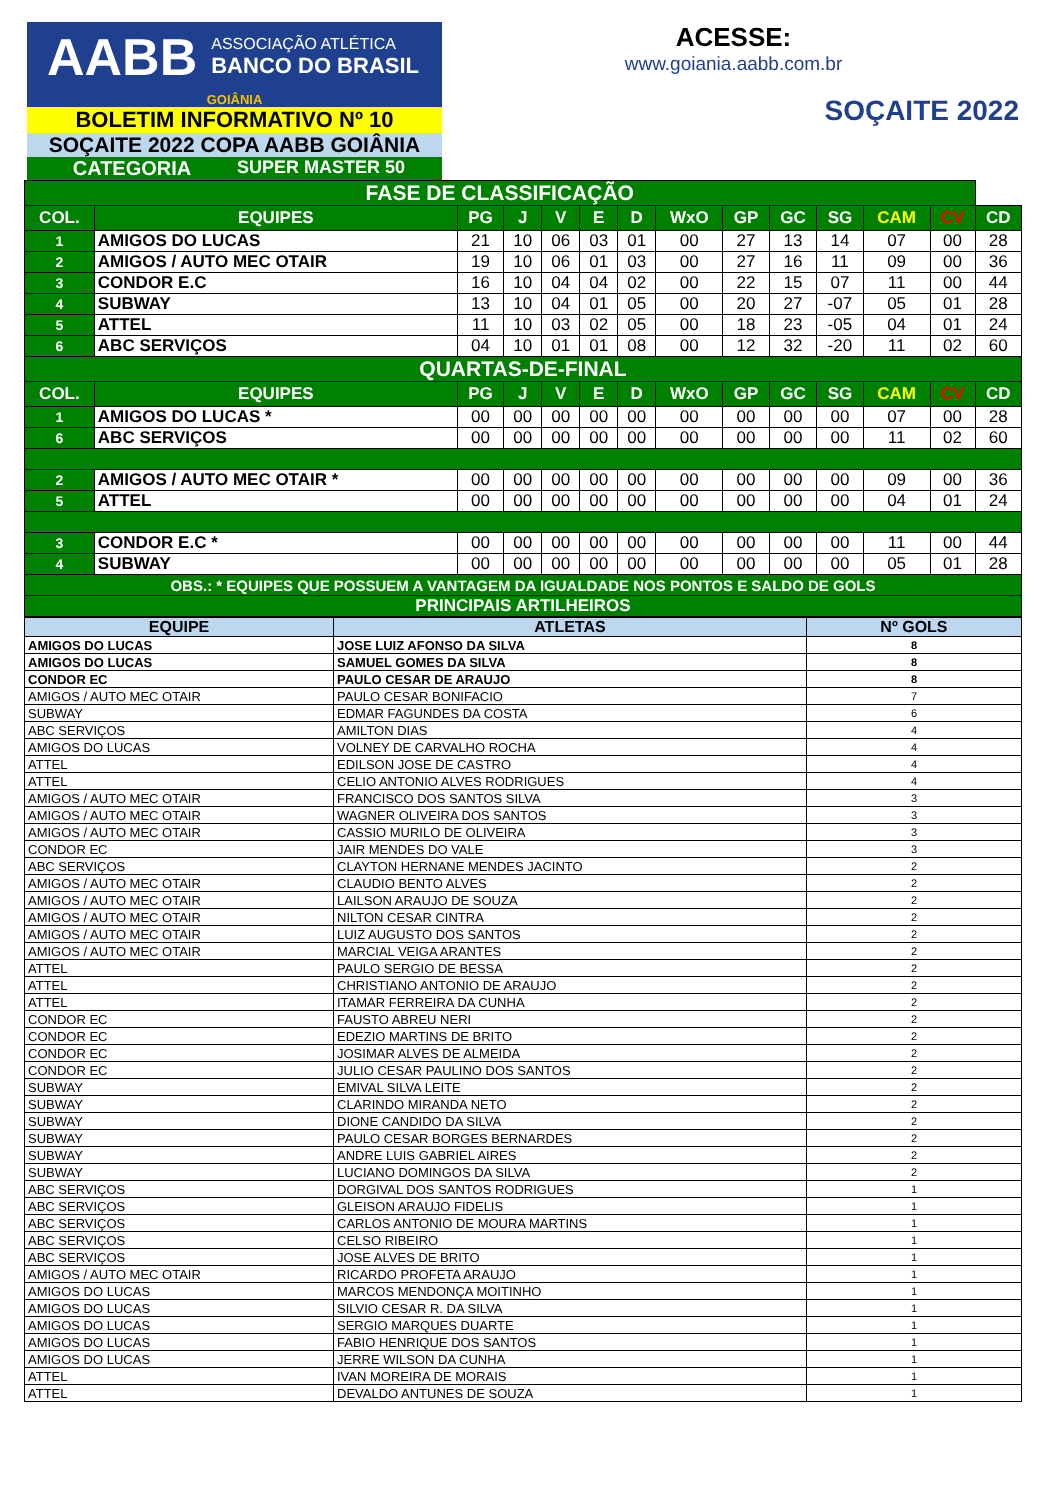| AABB ASSOCIAÇÃO ATLÉTICA BANCO DO BRASIL GOIÂNIA BOLETIM INFORMATIVO Nº 10 SOÇAITE 2022 COPA AABB GOIÂNIA CATEGORIA SUPER MASTER 50 | ACESSE: www.goiania.aabb.com.br SOÇAITE 2022 |
| FASE DE CLASSIFICAÇÃO | | | | | | | | | | | | | |
| COL. | EQUIPES | PG | J | V | E | D | WxO | GP | GC | SG | CAM | CV | CD |
| 1 | AMIGOS DO LUCAS | 21 | 10 | 06 | 03 | 01 | 00 | 27 | 13 | 14 | 07 | 00 | 28 |
| 2 | AMIGOS / AUTO MEC OTAIR | 19 | 10 | 06 | 01 | 03 | 00 | 27 | 16 | 11 | 09 | 00 | 36 |
| 3 | CONDOR E.C | 16 | 10 | 04 | 04 | 02 | 00 | 22 | 15 | 07 | 11 | 00 | 44 |
| 4 | SUBWAY | 13 | 10 | 04 | 01 | 05 | 00 | 20 | 27 | -07 | 05 | 01 | 28 |
| 5 | ATTEL | 11 | 10 | 03 | 02 | 05 | 00 | 18 | 23 | -05 | 04 | 01 | 24 |
| 6 | ABC SERVIÇOS | 04 | 10 | 01 | 01 | 08 | 00 | 12 | 32 | -20 | 11 | 02 | 60 |
| QUARTAS-DE-FINAL | | | | | | | | | | | | | |
| COL. | EQUIPES | PG | J | V | E | D | WxO | GP | GC | SG | CAM | CV | CD |
| 1 | AMIGOS DO LUCAS * | 00 | 00 | 00 | 00 | 00 | 00 | 00 | 00 | 00 | 07 | 00 | 28 |
| 6 | ABC SERVIÇOS | 00 | 00 | 00 | 00 | 00 | 00 | 00 | 00 | 00 | 11 | 02 | 60 |
| 2 | AMIGOS / AUTO MEC OTAIR * | 00 | 00 | 00 | 00 | 00 | 00 | 00 | 00 | 00 | 09 | 00 | 36 |
| 5 | ATTEL | 00 | 00 | 00 | 00 | 00 | 00 | 00 | 00 | 00 | 04 | 01 | 24 |
| 3 | CONDOR E.C * | 00 | 00 | 00 | 00 | 00 | 00 | 00 | 00 | 00 | 11 | 00 | 44 |
| 4 | SUBWAY | 00 | 00 | 00 | 00 | 00 | 00 | 00 | 00 | 00 | 05 | 01 | 28 |
| OBS.: * EQUIPES QUE POSSUEM A VANTAGEM DA IGUALDADE NOS PONTOS E SALDO DE GOLS | | | | | | | | | | | | | |
| PRINCIPAIS ARTILHEIROS | | | | | | | | | | | | | |
| EQUIPE | ATLETAS | Nº GOLS |
| --- | --- | --- |
| AMIGOS DO LUCAS | JOSE LUIZ AFONSO DA SILVA | 8 |
| AMIGOS DO LUCAS | SAMUEL GOMES DA SILVA | 8 |
| CONDOR EC | PAULO CESAR DE ARAUJO | 8 |
| AMIGOS / AUTO MEC OTAIR | PAULO CESAR BONIFACIO | 7 |
| SUBWAY | EDMAR FAGUNDES DA COSTA | 6 |
| ABC SERVIÇOS | AMILTON DIAS | 4 |
| AMIGOS DO LUCAS | VOLNEY DE CARVALHO ROCHA | 4 |
| ATTEL | EDILSON JOSE DE CASTRO | 4 |
| ATTEL | CELIO ANTONIO ALVES RODRIGUES | 4 |
| AMIGOS / AUTO MEC OTAIR | FRANCISCO DOS SANTOS SILVA | 3 |
| AMIGOS / AUTO MEC OTAIR | WAGNER OLIVEIRA DOS SANTOS | 3 |
| AMIGOS / AUTO MEC OTAIR | CASSIO MURILO DE OLIVEIRA | 3 |
| CONDOR EC | JAIR MENDES DO VALE | 3 |
| ABC SERVIÇOS | CLAYTON HERNANE MENDES JACINTO | 2 |
| AMIGOS / AUTO MEC OTAIR | CLAUDIO BENTO ALVES | 2 |
| AMIGOS / AUTO MEC OTAIR | LAILSON ARAUJO DE SOUZA | 2 |
| AMIGOS / AUTO MEC OTAIR | NILTON CESAR CINTRA | 2 |
| AMIGOS / AUTO MEC OTAIR | LUIZ AUGUSTO DOS SANTOS | 2 |
| AMIGOS / AUTO MEC OTAIR | MARCIAL VEIGA ARANTES | 2 |
| ATTEL | PAULO SERGIO DE BESSA | 2 |
| ATTEL | CHRISTIANO ANTONIO DE ARAUJO | 2 |
| ATTEL | ITAMAR FERREIRA DA CUNHA | 2 |
| CONDOR EC | FAUSTO ABREU NERI | 2 |
| CONDOR EC | EDEZIO MARTINS DE BRITO | 2 |
| CONDOR EC | JOSIMAR ALVES DE ALMEIDA | 2 |
| CONDOR EC | JULIO CESAR PAULINO DOS SANTOS | 2 |
| SUBWAY | EMIVAL SILVA LEITE | 2 |
| SUBWAY | CLARINDO MIRANDA NETO | 2 |
| SUBWAY | DIONE CANDIDO DA SILVA | 2 |
| SUBWAY | PAULO CESAR BORGES BERNARDES | 2 |
| SUBWAY | ANDRE LUIS GABRIEL AIRES | 2 |
| SUBWAY | LUCIANO DOMINGOS DA SILVA | 2 |
| ABC SERVIÇOS | DORGIVAL DOS SANTOS RODRIGUES | 1 |
| ABC SERVIÇOS | GLEISON ARAUJO FIDELIS | 1 |
| ABC SERVIÇOS | CARLOS ANTONIO DE MOURA MARTINS | 1 |
| ABC SERVIÇOS | CELSO RIBEIRO | 1 |
| ABC SERVIÇOS | JOSE ALVES DE BRITO | 1 |
| AMIGOS / AUTO MEC OTAIR | RICARDO PROFETA ARAUJO | 1 |
| AMIGOS DO LUCAS | MARCOS MENDONÇA MOITINHO | 1 |
| AMIGOS DO LUCAS | SILVIO CESAR R. DA SILVA | 1 |
| AMIGOS DO LUCAS | SERGIO MARQUES DUARTE | 1 |
| AMIGOS DO LUCAS | FABIO HENRIQUE DOS SANTOS | 1 |
| AMIGOS DO LUCAS | JERRE WILSON DA CUNHA | 1 |
| ATTEL | IVAN MOREIRA DE MORAIS | 1 |
| ATTEL | DEVALDO ANTUNES DE SOUZA | 1 |